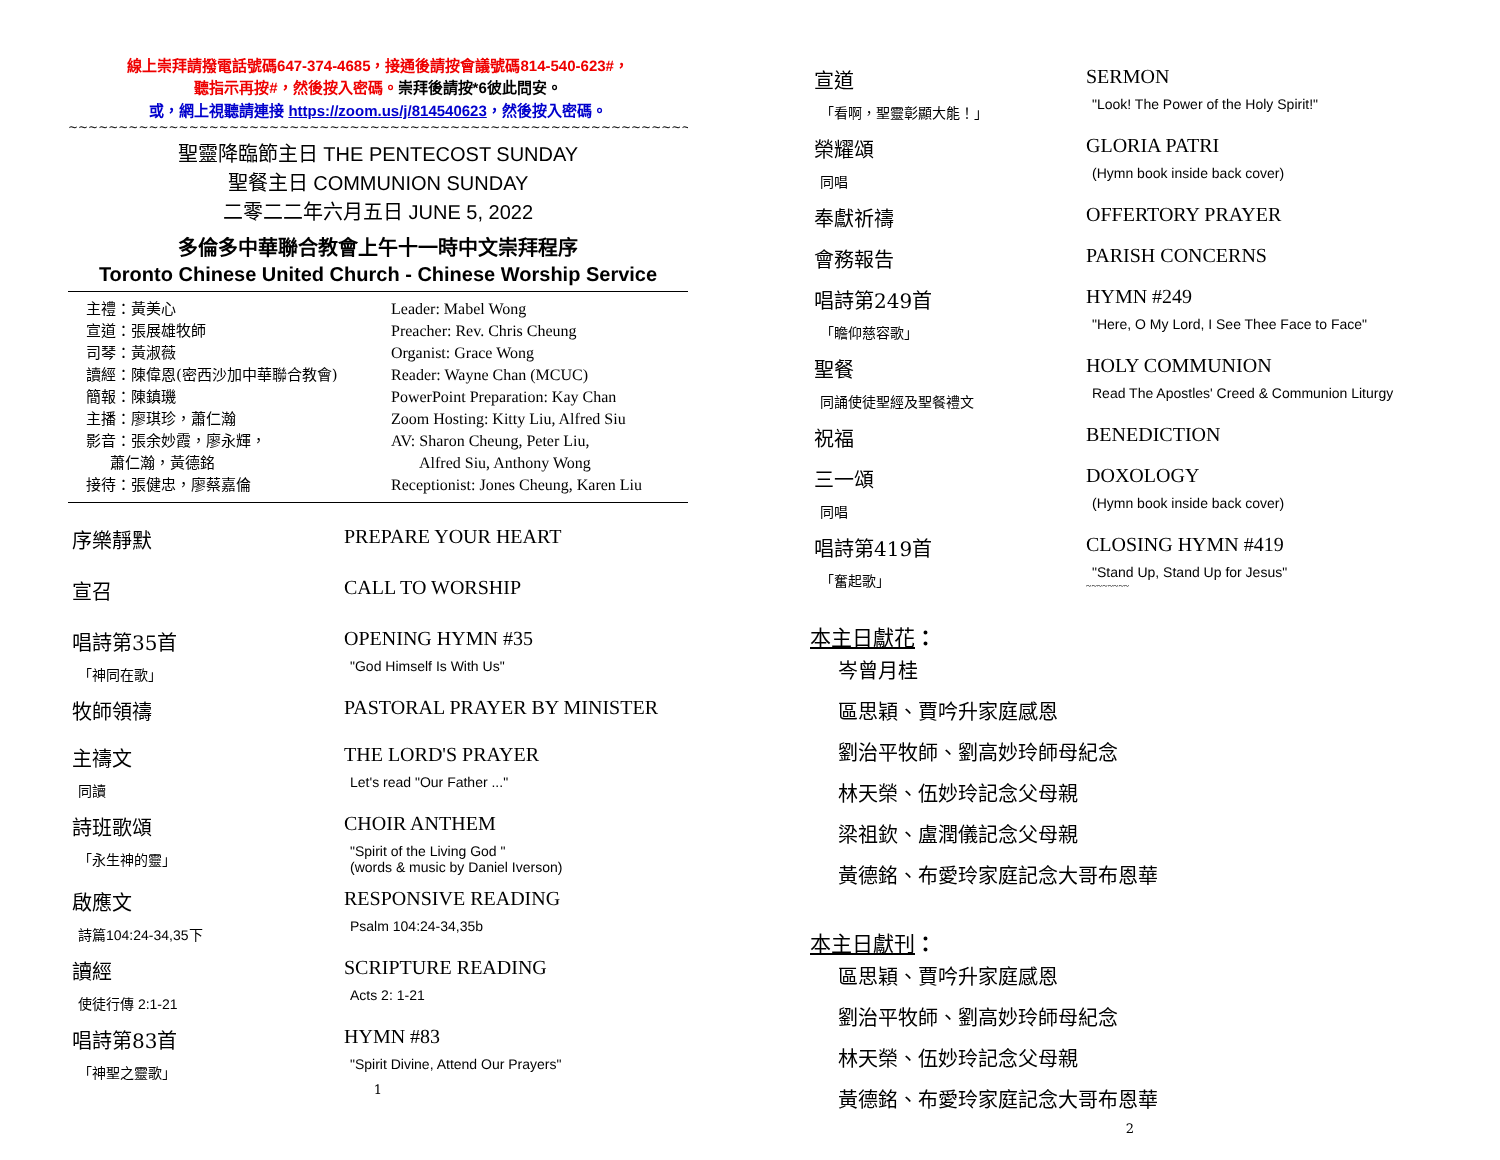線上崇拜請撥電話號碼647-374-4685，接通後請按會議號碼814-540-623#，
聽指示再按#，然後按入密碼。崇拜後請按*6彼此問安。
或，網上視聽請連接 https://zoom.us/j/814540623，然後按入密碼。
~~~~~~~~~~~~~~~~~~~~~~~~~~~~~~~~~~~~~~~~~~~~~~~~~~~~~~~~~~~~~~~~~~~~~~~~~~~~~~~~~
聖靈降臨節主日 THE PENTECOST SUNDAY
聖餐主日 COMMUNION SUNDAY
二零二二年六月五日 JUNE 5, 2022
多倫多中華聯合教會上午十一時中文崇拜程序
Toronto Chinese United Church - Chinese Worship Service
主禮：黃美心
宣道：張展雄牧師
司琴：黃淑薇
讀經：陳偉恩(密西沙加中華聯合教會)
簡報：陳鎮璣
主播：廖琪珍，蕭仁瀚
影音：張余妙霞，廖永輝，
蕭仁瀚，黃德銘
接待：張健忠，廖蔡嘉倫
Leader: Mabel Wong
Preacher: Rev. Chris Cheung
Organist: Grace Wong
Reader: Wayne Chan (MCUC)
PowerPoint Preparation: Kay Chan
Zoom Hosting: Kitty Liu, Alfred Siu
AV: Sharon Cheung, Peter Liu,
Alfred Siu, Anthony Wong
Receptionist: Jones Cheung, Karen Liu
序樂靜默 PREPARE YOUR HEART
宣召 CALL TO WORSHIP
唱詩第35首
「神同在歌」
OPENING HYMN #35
"God Himself Is With Us"
牧師領禱 PASTORAL PRAYER BY MINISTER
主禱文
同讀
THE LORD'S PRAYER
Let's read "Our Father ..."
詩班歌頌
「永生神的靈」
CHOIR ANTHEM
"Spirit of the Living God "
(words & music by Daniel Iverson)
啟應文
詩篇104:24-34,35下
RESPONSIVE READING
Psalm 104:24-34,35b
讀經
使徒行傳 2:1-21
SCRIPTURE READING
Acts 2: 1-21
唱詩第83首
「神聖之靈歌」
HYMN #83
"Spirit Divine, Attend Our Prayers"
1
宣道
「看啊，聖靈彰顯大能！」
SERMON
"Look! The Power of the Holy Spirit!"
榮耀頌
同唱
GLORIA PATRI
(Hymn book inside back cover)
奉獻祈禱 OFFERTORY PRAYER
會務報告 PARISH CONCERNS
唱詩第249首
「瞻仰慈容歌」
HYMN #249
"Here, O My Lord, I See Thee Face to Face"
聖餐
同誦使徒聖經及聖餐禮文
HOLY COMMUNION
Read The Apostles' Creed & Communion Liturgy
祝福 BENEDICTION
三一頌
同唱
DOXOLOGY
(Hymn book inside back cover)
唱詩第419首
「奮起歌」
CLOSING HYMN #419
"Stand Up, Stand Up for Jesus"
~~~~~~~~
本主日獻花：
岑曾月桂
區思穎、賈吟升家庭感恩
劉治平牧師、劉高妙玲師母紀念
林天榮、伍妙玲記念父母親
梁祖欽、盧潤儀記念父母親
黃德銘、布愛玲家庭記念大哥布恩華
本主日獻刊：
區思穎、賈吟升家庭感恩
劉治平牧師、劉高妙玲師母紀念
林天榮、伍妙玲記念父母親
黃德銘、布愛玲家庭記念大哥布恩華
2